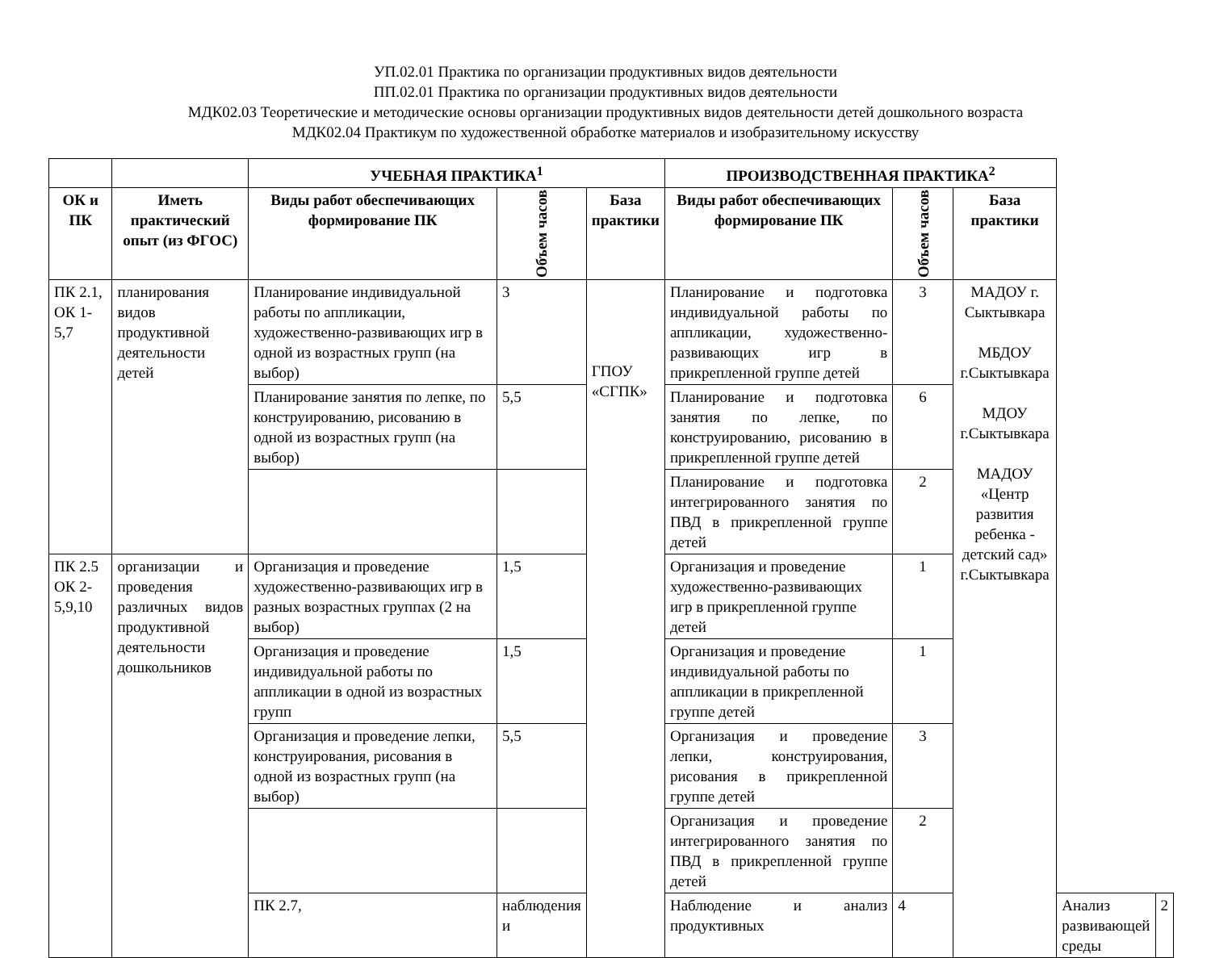УП.02.01 Практика по организации продуктивных видов деятельности
ПП.02.01 Практика по организации продуктивных видов деятельности
МДК02.03 Теоретические и методические основы организации продуктивных видов деятельности детей дошкольного возраста
МДК02.04 Практикум по художественной обработке материалов и изобразительному искусству
| | | УЧЕБНАЯ ПРАКТИКА<sup>1</sup> | | | ПРОИЗВОДСТВЕННАЯ ПРАКТИКА<sup>2</sup> | | | | |
| --- | --- | --- | --- | --- | --- | --- | --- | --- | --- |
| ОК и ПК | Иметь практический опыт (из ФГОС) | Виды работ обеспечивающих формирование ПК | Объем часов | База практики | Виды работ обеспечивающих формирование ПК | Объем часов | База практики | | |
| ПК 2.1, ОК 1-5,7 | планирования видов продуктивной деятельности детей | Планирование индивидуальной работы по аппликации, художественно-развивающих игр в одной из возрастных групп (на выбор) | 3 | ГПОУ «СГПК» | Планирование и подготовка индивидуальной работы по аппликации, художественно-развивающих игр в прикрепленной группе детей | 3 | МАДОУ г. Сыктывкара МБДОУ г.Сыктывкара МДОУ г.Сыктывкара МАДОУ «Центр развития ребенка - детский сад» г.Сыктывкара | | |
| | | Планирование занятия по лепке, по конструированию, рисованию в одной из возрастных групп (на выбор) | 5,5 | | Планирование и подготовка занятия по лепке, по конструированию, рисованию в прикрепленной группе детей | 6 | | | |
| | | | | | Планирование и подготовка интегрированного занятия по ПВД в прикрепленной группе детей | 2 | | | |
| ПК 2.5 ОК 2-5,9,10 | организации и проведения различных видов продуктивной деятельности дошкольников | Организация и проведение художественно-развивающих игр в разных возрастных группах (2 на выбор) | 1,5 | | Организация и проведение художественно-развивающих игр в прикрепленной группе детей | 1 | | | |
| | | Организация и проведение индивидуальной работы по аппликации в одной из возрастных групп | 1,5 | | Организация и проведение индивидуальной работы по аппликации в прикрепленной группе детей | 1 | | | |
| | | Организация и проведение лепки, конструирования, рисования в одной из возрастных групп (на выбор) | 5,5 | | Организация и проведение лепки, конструирования, рисования в прикрепленной группе детей | 3 | | | |
| | | | | | Организация и проведение интегрированного занятия по ПВД в прикрепленной группе детей | 2 | | | |
| | | ПК 2.7, | наблюдения и | | Наблюдение и анализ продуктивных | 4 | | Анализ развивающей среды | 2 |